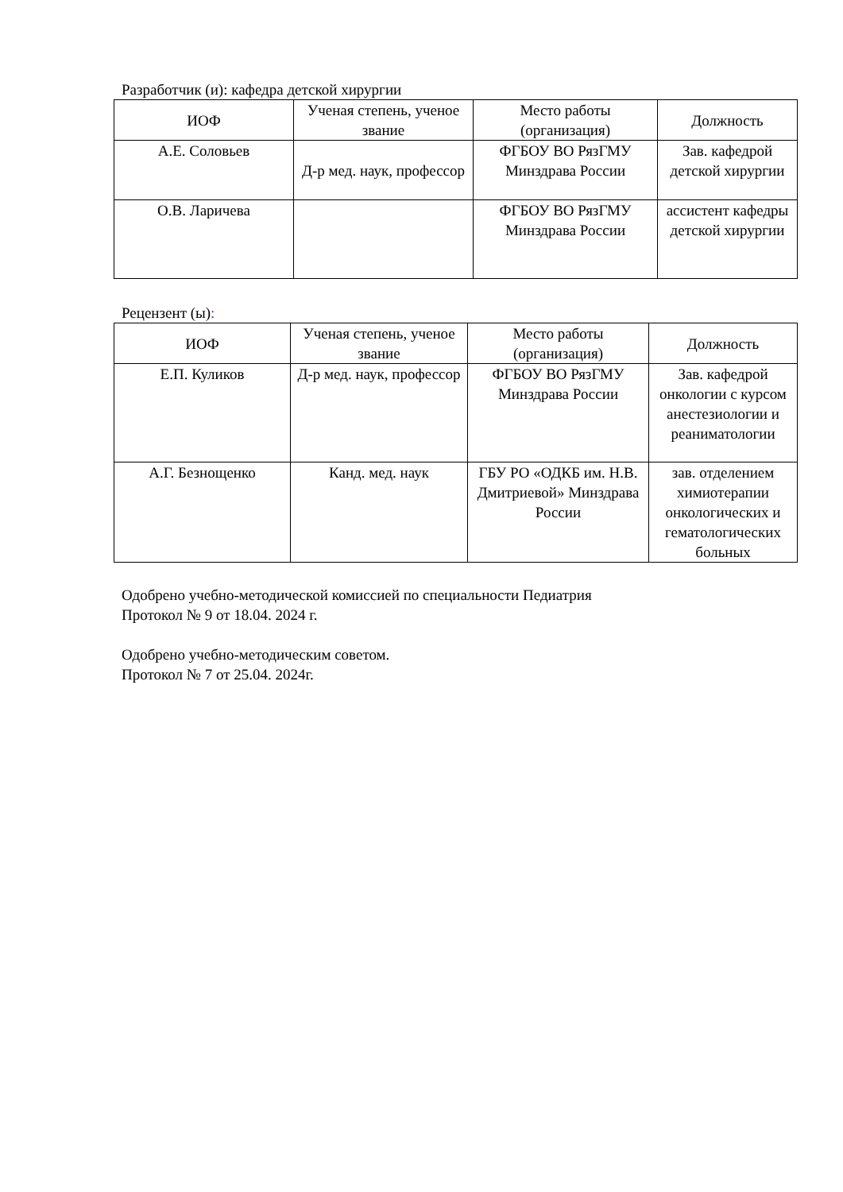Разработчик (и): кафедра детской хирургии
| ИОФ | Ученая степень, ученое звание | Место работы (организация) | Должность |
| --- | --- | --- | --- |
| А.Е. Соловьев | Д-р мед. наук, профессор | ФГБОУ ВО РязГМУ Минздрава России | Зав. кафедрой детской хирургии |
| О.В. Ларичева | | ФГБОУ ВО РязГМУ Минздрава России | ассистент кафедры детской хирургии |
Рецензент (ы):
| ИОФ | Ученая степень, ученое звание | Место работы (организация) | Должность |
| --- | --- | --- | --- |
| Е.П. Куликов | Д-р мед. наук, профессор | ФГБОУ ВО РязГМУ Минздрава России | Зав. кафедрой онкологии с курсом анестезиологии и реаниматологии |
| А.Г. Безнощенко | Канд. мед. наук | ГБУ РО «ОДКБ им. Н.В. Дмитриевой» Минздрава России | зав. отделением химиотерапии онкологических и гематологических больных |
Одобрено учебно-методической комиссией по специальности Педиатрия
Протокол № 9 от 18.04. 2024 г.
Одобрено учебно-методическим советом.
Протокол № 7 от 25.04. 2024г.